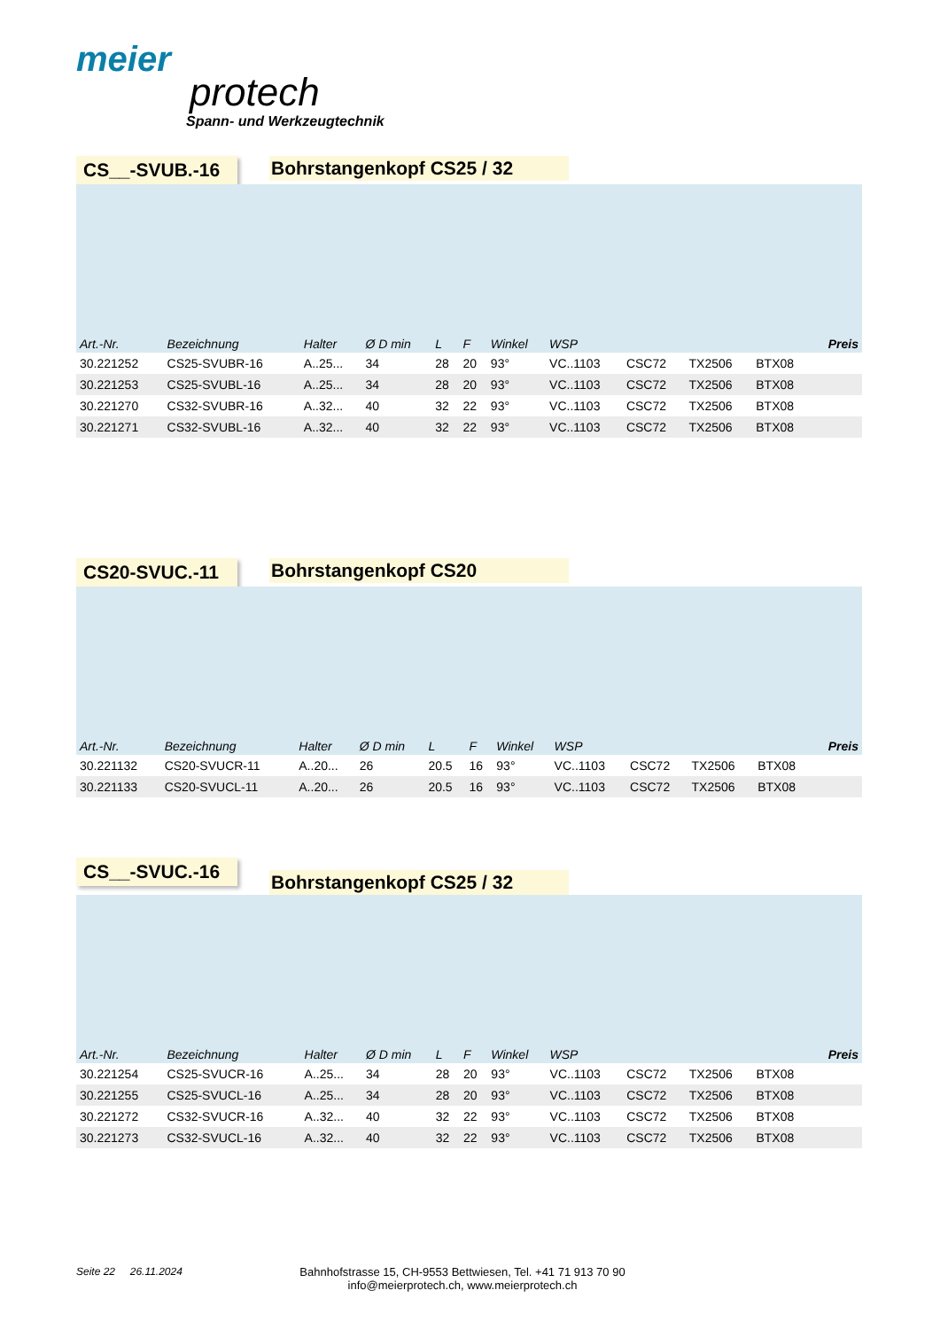meier
protech
Spann- und Werkzeugtechnik
CS__-SVUB.-16 Bohrstangenkopf CS25 / 32
| Art.-Nr. | Bezeichnung | Halter | Ø D min | L | F | Winkel | WSP | | | | Preis |
| --- | --- | --- | --- | --- | --- | --- | --- | --- | --- | --- | --- |
| 30.221252 | CS25-SVUBR-16 | A..25... | 34 | 28 | 20 | 93° | VC..1103 | CSC72 | TX2506 | BTX08 | |
| 30.221253 | CS25-SVUBL-16 | A..25... | 34 | 28 | 20 | 93° | VC..1103 | CSC72 | TX2506 | BTX08 | |
| 30.221270 | CS32-SVUBR-16 | A..32... | 40 | 32 | 22 | 93° | VC..1103 | CSC72 | TX2506 | BTX08 | |
| 30.221271 | CS32-SVUBL-16 | A..32... | 40 | 32 | 22 | 93° | VC..1103 | CSC72 | TX2506 | BTX08 | |
CS20-SVUC.-11 Bohrstangenkopf CS20
| Art.-Nr. | Bezeichnung | Halter | Ø D min | L | F | Winkel | WSP | | | | Preis |
| --- | --- | --- | --- | --- | --- | --- | --- | --- | --- | --- | --- |
| 30.221132 | CS20-SVUCR-11 | A..20... | 26 | 20.5 | 16 | 93° | VC..1103 | CSC72 | TX2506 | BTX08 | |
| 30.221133 | CS20-SVUCL-11 | A..20... | 26 | 20.5 | 16 | 93° | VC..1103 | CSC72 | TX2506 | BTX08 | |
CS__-SVUC.-16
Bohrstangenkopf CS25 / 32
| Art.-Nr. | Bezeichnung | Halter | Ø D min | L | F | Winkel | WSP | | | | Preis |
| --- | --- | --- | --- | --- | --- | --- | --- | --- | --- | --- | --- |
| 30.221254 | CS25-SVUCR-16 | A..25... | 34 | 28 | 20 | 93° | VC..1103 | CSC72 | TX2506 | BTX08 | |
| 30.221255 | CS25-SVUCL-16 | A..25... | 34 | 28 | 20 | 93° | VC..1103 | CSC72 | TX2506 | BTX08 | |
| 30.221272 | CS32-SVUCR-16 | A..32... | 40 | 32 | 22 | 93° | VC..1103 | CSC72 | TX2506 | BTX08 | |
| 30.221273 | CS32-SVUCL-16 | A..32... | 40 | 32 | 22 | 93° | VC..1103 | CSC72 | TX2506 | BTX08 | |
Seite 22 26.11.2024 Bahnhofstrasse 15, CH-9553 Bettwiesen, Tel. +41 71 913 70 90
info@meierprotech.ch, www.meierprotech.ch